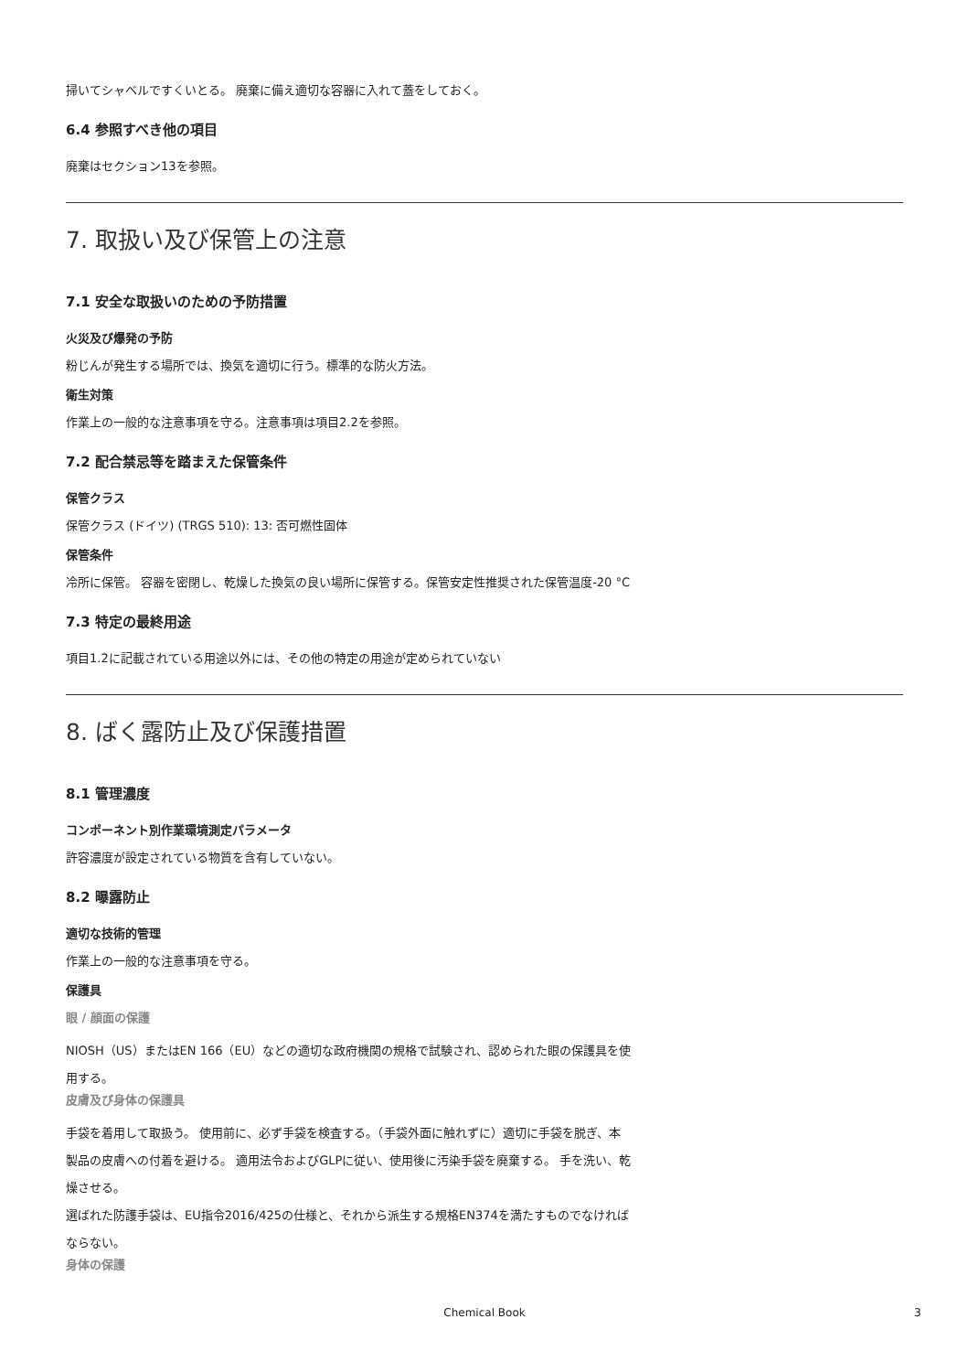掃いてシャベルですくいとる。 廃棄に備え適切な容器に入れて蓋をしておく。
6.4 参照すべき他の項目
廃棄はセクション13を参照。
7. 取扱い及び保管上の注意
7.1 安全な取扱いのための予防措置
火災及び爆発の予防
粉じんが発生する場所では、換気を適切に行う。標準的な防火方法。
衛生対策
作業上の一般的な注意事項を守る。注意事項は項目2.2を参照。
7.2 配合禁忌等を踏まえた保管条件
保管クラス
保管クラス (ドイツ) (TRGS 510): 13: 否可燃性固体
保管条件
冷所に保管。 容器を密閉し、乾燥した換気の良い場所に保管する。保管安定性推奨された保管温度-20 °C
7.3 特定の最終用途
項目1.2に記載されている用途以外には、その他の特定の用途が定められていない
8. ばく露防止及び保護措置
8.1 管理濃度
コンポーネント別作業環境測定パラメータ
許容濃度が設定されている物質を含有していない。
8.2 曝露防止
適切な技術的管理
作業上の一般的な注意事項を守る。
保護具
眼 / 顔面の保護
NIOSH（US）またはEN 166（EU）などの適切な政府機関の規格で試験され、認められた眼の保護具を使用する。
皮膚及び身体の保護具
手袋を着用して取扱う。 使用前に、必ず手袋を検査する。（手袋外面に触れずに）適切に手袋を脱ぎ、本製品の皮膚への付着を避ける。 適用法令およびGLPに従い、使用後に汚染手袋を廃棄する。 手を洗い、乾燥させる。
選ばれた防護手袋は、EU指令2016/425の仕様と、それから派生する規格EN374を満たすものでなければならない。
身体の保護
Chemical Book 3